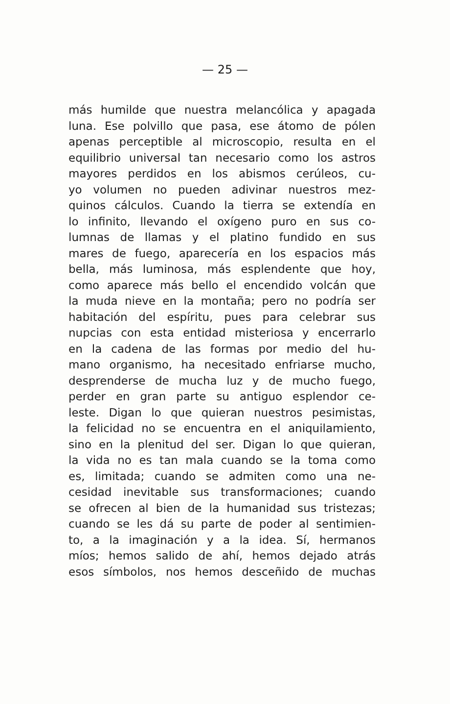— 25 —
más humilde que nuestra melancólica y apagada
luna. Ese polvillo que pasa, ese átomo de pólen
apenas perceptible al microscopio, resulta en el
equilibrio universal tan necesario como los astros
mayores perdidos en los abismos cerúleos, cu-
yo volumen no pueden adivinar nuestros mez-
quinos cálculos. Cuando la tierra se extendía en
lo infinito, llevando el oxígeno puro en sus co-
lumnas de llamas y el platino fundido en sus
mares de fuego, aparecería en los espacios más
bella, más luminosa, más esplendente que hoy,
como aparece más bello el encendido volcán que
la muda nieve en la montaña; pero no podría ser
habitación del espíritu, pues para celebrar sus
nupcias con esta entidad misteriosa y encerrarlo
en la cadena de las formas por medio del hu-
mano organismo, ha necesitado enfriarse mucho,
desprenderse de mucha luz y de mucho fuego,
perder en gran parte su antiguo esplendor ce-
leste. Digan lo que quieran nuestros pesimistas,
la felicidad no se encuentra en el aniquilamiento,
sino en la plenitud del ser. Digan lo que quieran,
la vida no es tan mala cuando se la toma como
es, limitada; cuando se admiten como una ne-
cesidad inevitable sus transformaciones; cuando
se ofrecen al bien de la humanidad sus tristezas;
cuando se les dá su parte de poder al sentimien-
to, a la imaginación y a la idea. Sí, hermanos
míos; hemos salido de ahí, hemos dejado atrás
esos símbolos, nos hemos desceñido de muchas